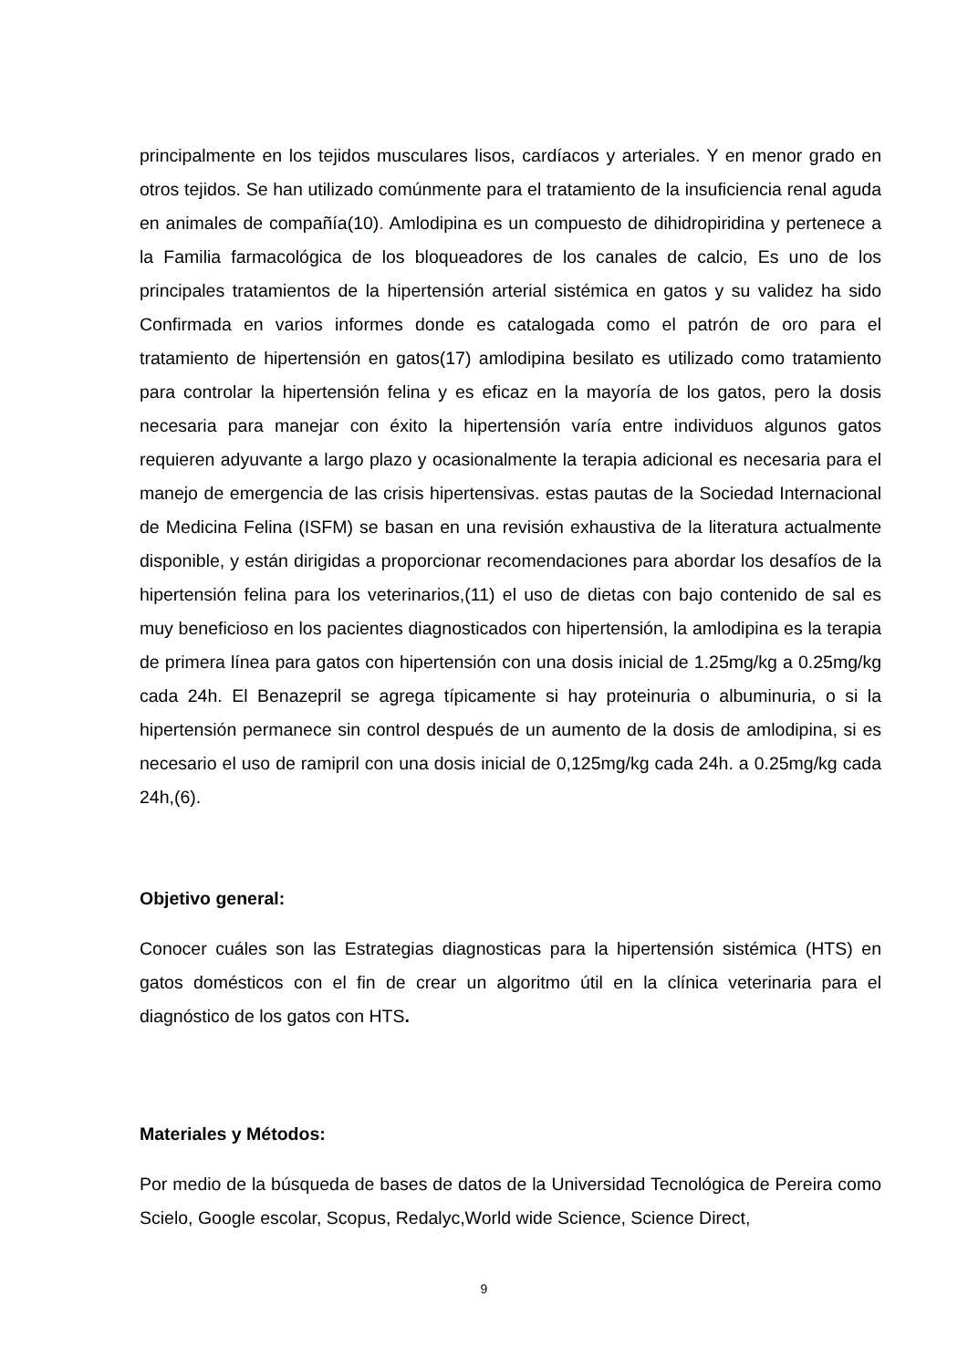principalmente en los tejidos musculares lisos, cardíacos y arteriales. Y en menor grado en otros tejidos. Se han utilizado comúnmente para el tratamiento de la insuficiencia renal aguda en animales de compañía(10). Amlodipina es un compuesto de dihidropiridina y pertenece a la Familia farmacológica de los bloqueadores de los canales de calcio, Es uno de los principales tratamientos de la hipertensión arterial sistémica en gatos y su validez ha sido Confirmada en varios informes donde es catalogada como el patrón de oro para el tratamiento de hipertensión en gatos(17) amlodipina besilato es utilizado como tratamiento para controlar la hipertensión felina y es eficaz en la mayoría de los gatos, pero la dosis necesaria para manejar con éxito la hipertensión varía entre individuos algunos gatos requieren adyuvante a largo plazo y ocasionalmente la terapia adicional es necesaria para el manejo de emergencia de las crisis hipertensivas. estas pautas de la Sociedad Internacional de Medicina Felina (ISFM) se basan en una revisión exhaustiva de la literatura actualmente disponible, y están dirigidas a proporcionar recomendaciones para abordar los desafíos de la hipertensión felina para los veterinarios,(11) el uso de dietas con bajo contenido de sal es muy beneficioso en los pacientes diagnosticados con hipertensión, la amlodipina es la terapia de primera línea para gatos con hipertensión con una dosis inicial de 1.25mg/kg a 0.25mg/kg cada 24h. El Benazepril se agrega típicamente si hay proteinuria o albuminuria, o si la hipertensión permanece sin control después de un aumento de la dosis de amlodipina, si es necesario el uso de ramipril con una dosis inicial de 0,125mg/kg cada 24h. a 0.25mg/kg cada 24h,(6).
Objetivo general:
Conocer cuáles son las Estrategias diagnosticas para la hipertensión sistémica (HTS) en gatos domésticos con el fin de crear un algoritmo útil en la clínica veterinaria para el diagnóstico de los gatos con HTS.
Materiales y Métodos:
Por medio de la búsqueda de bases de datos de la Universidad Tecnológica de Pereira como Scielo, Google escolar, Scopus, Redalyc,World wide Science, Science Direct,
9